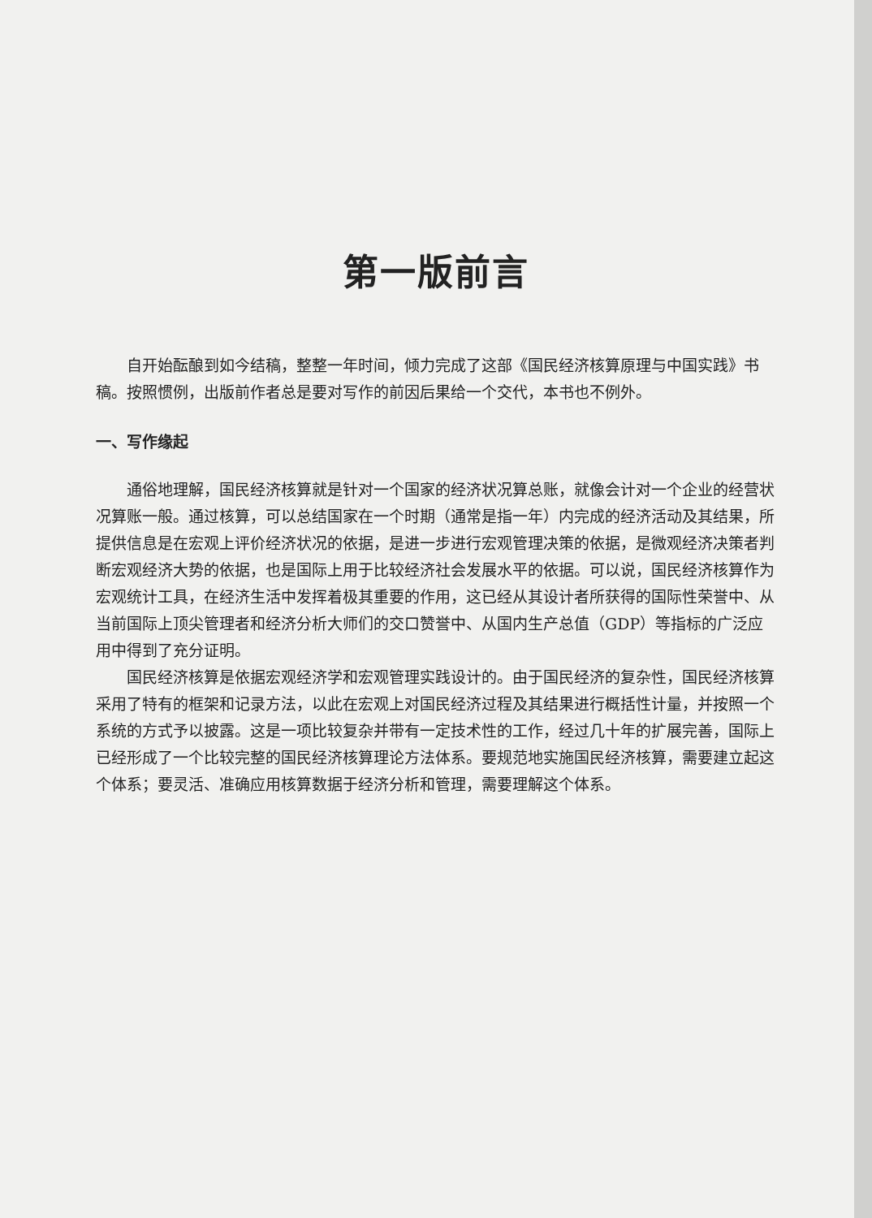第一版前言
自开始酝酿到如今结稿，整整一年时间，倾力完成了这部《国民经济核算原理与中国实践》书稿。按照惯例，出版前作者总是要对写作的前因后果给一个交代，本书也不例外。
一、写作缘起
通俗地理解，国民经济核算就是针对一个国家的经济状况算总账，就像会计对一个企业的经营状况算账一般。通过核算，可以总结国家在一个时期（通常是指一年）内完成的经济活动及其结果，所提供信息是在宏观上评价经济状况的依据，是进一步进行宏观管理决策的依据，是微观经济决策者判断宏观经济大势的依据，也是国际上用于比较经济社会发展水平的依据。可以说，国民经济核算作为宏观统计工具，在经济生活中发挥着极其重要的作用，这已经从其设计者所获得的国际性荣誉中、从当前国际上顶尖管理者和经济分析大师们的交口赞誉中、从国内生产总值（GDP）等指标的广泛应用中得到了充分证明。
国民经济核算是依据宏观经济学和宏观管理实践设计的。由于国民经济的复杂性，国民经济核算采用了特有的框架和记录方法，以此在宏观上对国民经济过程及其结果进行概括性计量，并按照一个系统的方式予以披露。这是一项比较复杂并带有一定技术性的工作，经过几十年的扩展完善，国际上已经形成了一个比较完整的国民经济核算理论方法体系。要规范地实施国民经济核算，需要建立起这个体系；要灵活、准确应用核算数据于经济分析和管理，需要理解这个体系。